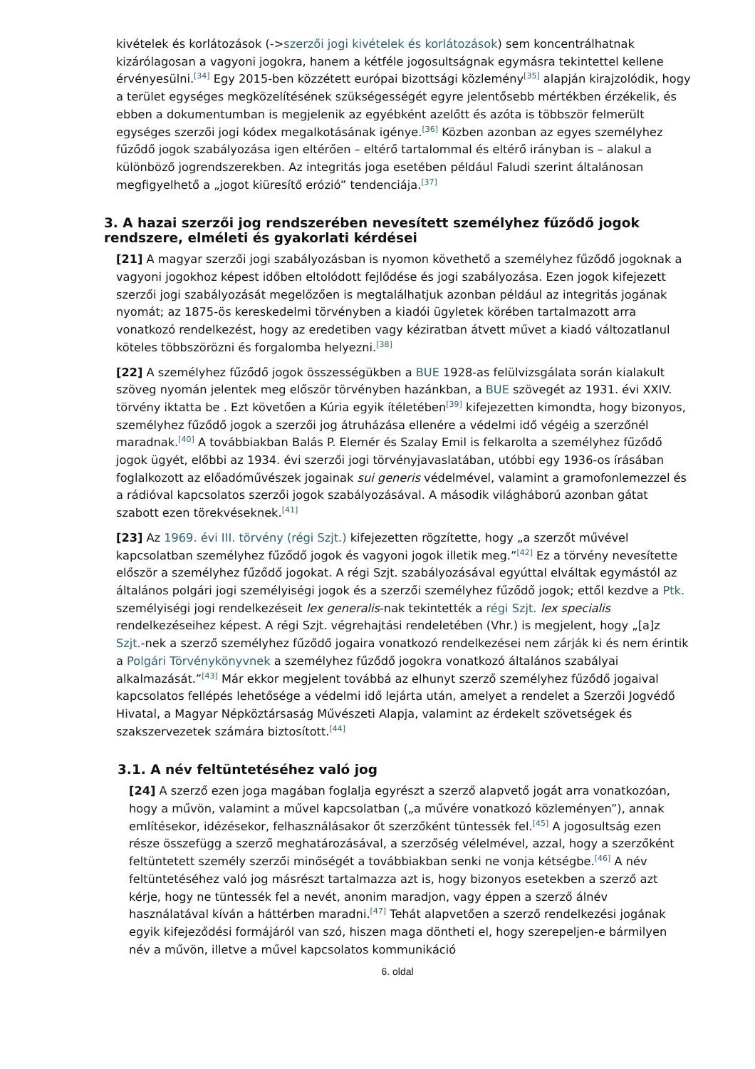kivételek és korlátozások (->szerzői jogi kivételek és korlátozások) sem koncentrálhatnak kizárólagosan a vagyoni jogokra, hanem a kétféle jogosultságnak egymásra tekintettel kellene érvényesülni.<sup>[34]</sup> Egy 2015-ben közzétett európai bizottsági közlemény<sup>[35]</sup> alapján kirajzolódik, hogy a terület egységes megközelítésének szükségességét egyre jelentősebb mértékben érzékelik, és ebben a dokumentumban is megjelenik az egyébként azelőtt és azóta is többször felmerült egységes szerzői jogi kódex megalkotásának igénye.<sup>[36]</sup> Közben azonban az egyes személyhez fűződő jogok szabályozása igen eltérően – eltérő tartalommal és eltérő irányban is – alakul a különböző jogrendszerekben. Az integritás joga esetében például Faludi szerint általánosan megfigyelhető a „jogot kiüresítő erózió” tendenciája.<sup>[37]</sup>
3. A hazai szerzői jog rendszerében nevesített személyhez fűződő jogok rendszere, elméleti és gyakorlati kérdései
[21] A magyar szerzői jogi szabályozásban is nyomon követhető a személyhez fűződő jogoknak a vagyoni jogokhoz képest időben eltolódott fejlődése és jogi szabályozása. Ezen jogok kifejezett szerzői jogi szabályozását megelőzően is megtalálhatjuk azonban például az integritás jogának nyomát; az 1875-ös kereskedelmi törvényben a kiadói ügyletek körében tartalmazott arra vonatkozó rendelkezést, hogy az eredetiben vagy kéziratban átvett művet a kiadó változatlanul köteles többszörözni és forgalomba helyezni.<sup>[38]</sup>
[22] A személyhez fűződő jogok összességükben a BUE 1928-as felülvizsgálata során kialakult szöveg nyomán jelentek meg először törvényben hazánkban, a BUE szövegét az 1931. évi XXIV. törvény iktatta be . Ezt követően a Kúria egyik ítéletében<sup>[39]</sup> kifejezetten kimondta, hogy bizonyos, személyhez fűződő jogok a szerzői jog átruházása ellenére a védelmi idő végéig a szerzőnél maradnak.<sup>[40]</sup> A továbbiakban Balás P. Elemér és Szalay Emil is felkarolta a személyhez fűződő jogok ügyét, előbbi az 1934. évi szerzői jogi törvényjavaslatában, utóbbi egy 1936-os írásában foglalkozott az előadóművészek jogainak sui generis védelmével, valamint a gramofonlemezzel és a rádióval kapcsolatos szerzői jogok szabályozásával. A második világháború azonban gátat szabott ezen törekvéseknek.<sup>[41]</sup>
[23] Az 1969. évi III. törvény (régi Szjt.) kifejezetten rögzítette, hogy „a szerzőt művével kapcsolatban személyhez fűződő jogok és vagyoni jogok illetik meg.”<sup>[42]</sup> Ez a törvény nevesítette először a személyhez fűződő jogokat. A régi Szjt. szabályozásával egyúttal elváltak egymástól az általános polgári jogi személyiségi jogok és a szerzői személyhez fűződő jogok; ettől kezdve a Ptk. személyiségi jogi rendelkezéseit lex generalis-nak tekintették a régi Szjt. lex specialis rendelkezéseihez képest. A régi Szjt. végrehajtási rendeletében (Vhr.) is megjelent, hogy „[a]z Szjt.-nek a szerző személyhez fűződő jogaira vonatkozó rendelkezései nem zárják ki és nem érintik a Polgári Törvénykönyvnek a személyhez fűződő jogokra vonatkozó általános szabályai alkalmazását.”<sup>[43]</sup> Már ekkor megjelent továbbá az elhunyt szerző személyhez fűződő jogaival kapcsolatos fellépés lehetősége a védelmi idő lejárta után, amelyet a rendelet a Szerzői Jogvédő Hivatal, a Magyar Népköztársaság Művészeti Alapja, valamint az érdekelt szövetségek és szakszervezetek számára biztosított.<sup>[44]</sup>
3.1. A név feltüntetéséhez való jog
[24] A szerző ezen joga magában foglalja egyrészt a szerző alapvető jogát arra vonatkozóan, hogy a művön, valamint a művel kapcsolatban („a művére vonatkozó közleményen”), annak említésekor, idézésekor, felhasználásakor őt szerzőként tüntessék fel.<sup>[45]</sup> A jogosultság ezen része összefügg a szerző meghatározásával, a szerzőség vélelmével, azzal, hogy a szerzőként feltüntetett személy szerzői minőségét a továbbiakban senki ne vonja kétségbe.<sup>[46]</sup> A név feltüntetéséhez való jog másrészt tartalmazza azt is, hogy bizonyos esetekben a szerző azt kérje, hogy ne tüntessék fel a nevét, anonim maradjon, vagy éppen a szerző álnév használatával kíván a háttérben maradni.<sup>[47]</sup> Tehát alapvetően a szerző rendelkezési jogának egyik kifejeződési formájáról van szó, hiszen maga döntheti el, hogy szerepeljen-e bármilyen név a művön, illetve a művel kapcsolatos kommunikáció
6. oldal